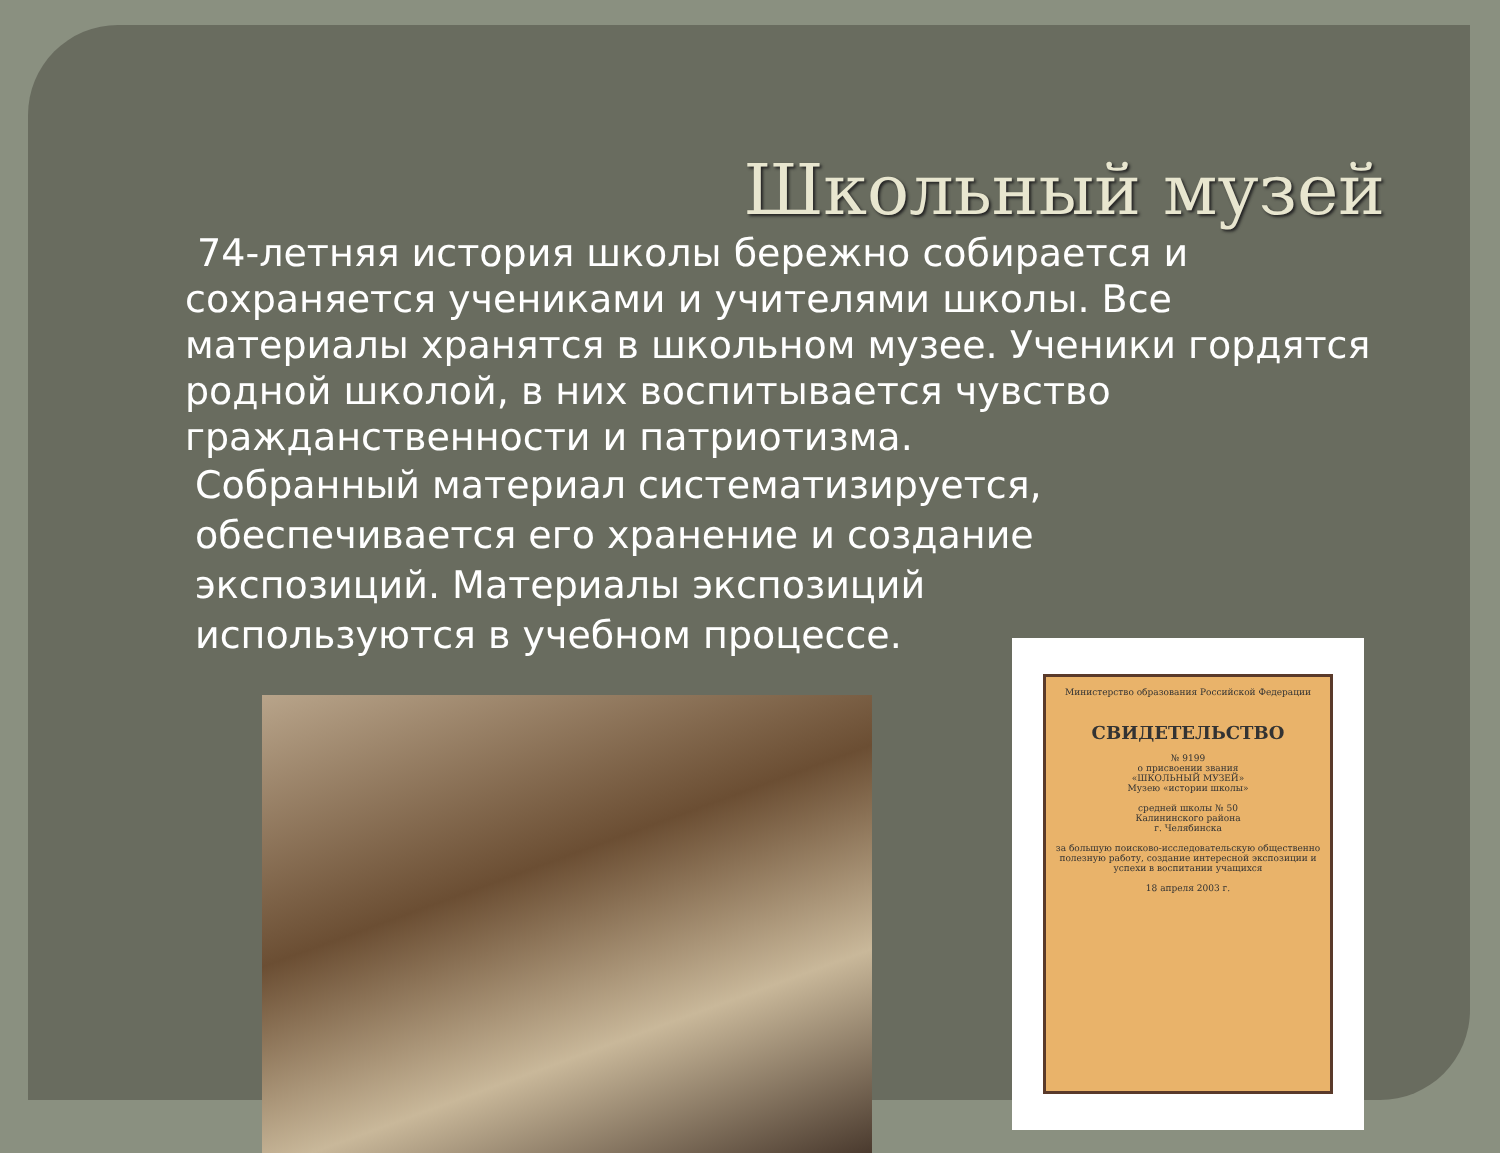Школьный музей
74-летняя история школы бережно собирается и сохраняется учениками и учителями школы. Все материалы хранятся в школьном музее. Ученики гордятся родной школой, в них воспитывается чувство гражданственности и патриотизма.
Собранный материал систематизируется, обеспечивается его хранение и создание экспозиций. Материалы экспозиций используются в учебном процессе.
Министерство образования Российской Федерации
СВИДЕТЕЛЬСТВО
№ 9199
о присвоении звания
«ШКОЛЬНЫЙ МУЗЕЙ»
Музею «истории школы»
средней школы № 50
Калининского района
г. Челябинска
за большую поисково-исследовательскую общественно полезную работу, создание интересной экспозиции и успехи в воспитании учащихся
18 апреля 2003 г.